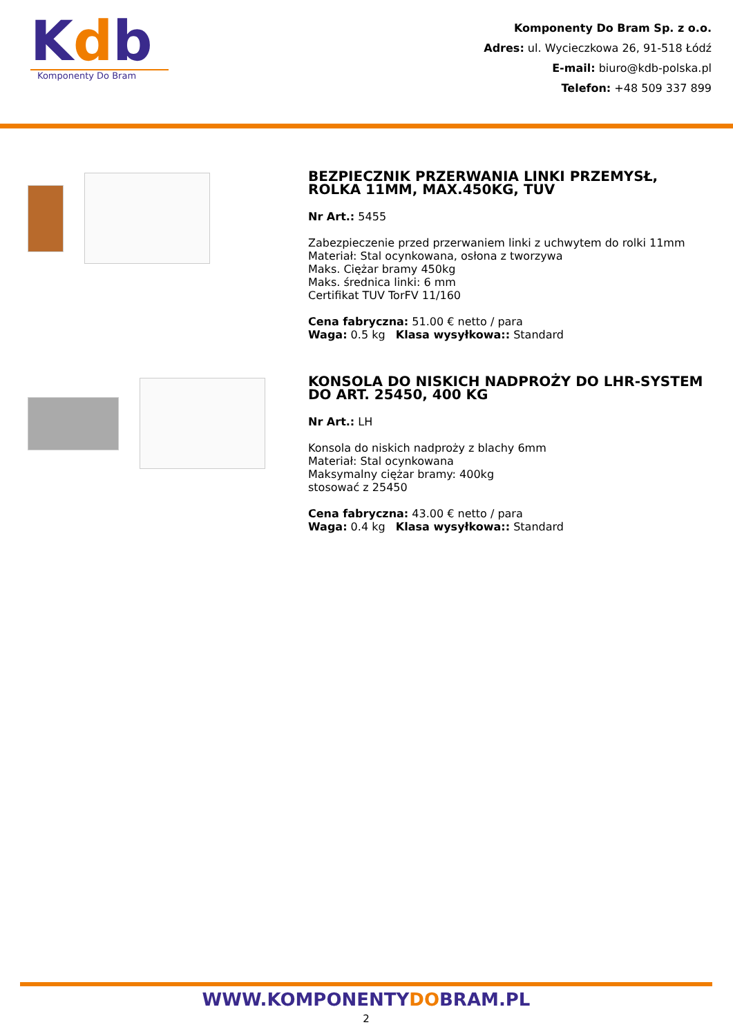Kdb
Komponenty Do Bram
Komponenty Do Bram Sp. z o.o.
Adres: ul. Wycieczkowa 26, 91-518 Łódź
E-mail: biuro@kdb-polska.pl
Telefon: +48 509 337 899
BEZPIECZNIK PRZERWANIA LINKI PRZEMYSŁ, ROLKA 11MM, MAX.450KG, TUV
Nr Art.: 5455
Zabezpieczenie przed przerwaniem linki z uchwytem do rolki 11mm
Materiał: Stal ocynkowana, osłona z tworzywa
Maks. Ciężar bramy 450kg
Maks. średnica linki: 6 mm
Certifikat TUV TorFV 11/160
Cena fabryczna: 51.00 € netto / para
Waga: 0.5 kg Klasa wysyłkowa:: Standard
KONSOLA DO NISKICH NADPROŻY DO LHR-SYSTEM DO ART. 25450, 400 KG
Nr Art.: LH
Konsola do niskich nadproży z blachy 6mm
Materiał: Stal ocynkowana
Maksymalny ciężar bramy: 400kg
stosować z 25450
Cena fabryczna: 43.00 € netto / para
Waga: 0.4 kg Klasa wysyłkowa:: Standard
WWW.KOMPONENTYDOBRAM.PL
2